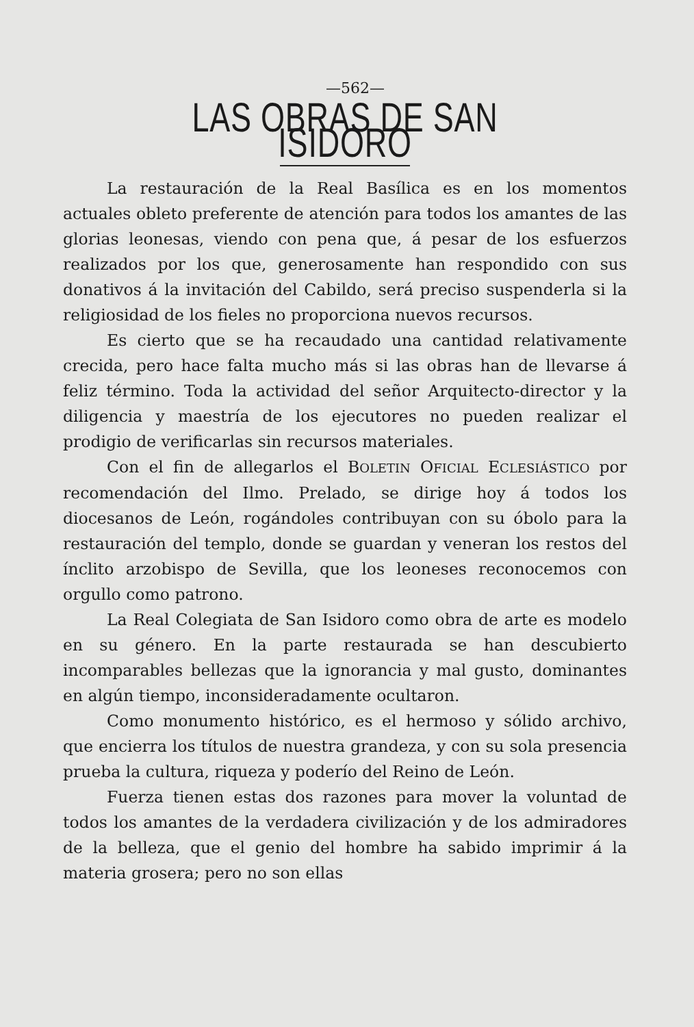—562—
LAS OBRAS DE SAN ISIDORO
La restauración de la Real Basílica es en los momentos actuales obleto preferente de atención para todos los amantes de las glorias leonesas, viendo con pena que, á pesar de los esfuerzos realizados por los que, generosamente han respondido con sus donativos á la invitación del Cabildo, será preciso suspenderla si la religiosidad de los fieles no proporciona nuevos recursos.
Es cierto que se ha recaudado una cantidad relativamente crecida, pero hace falta mucho más si las obras han de llevarse á feliz término. Toda la actividad del señor Arquitecto-director y la diligencia y maestría de los ejecutores no pueden realizar el prodigio de verificarlas sin recursos materiales.
Con el fin de allegarlos el BOLETIN OFICIAL ECLESIÁSTICO por recomendación del Ilmo. Prelado, se dirige hoy á todos los diocesanos de León, rogándoles contribuyan con su óbolo para la restauración del templo, donde se guardan y veneran los restos del ínclito arzobispo de Sevilla, que los leoneses reconocemos con orgullo como patrono.
La Real Colegiata de San Isidoro como obra de arte es modelo en su género. En la parte restaurada se han descubierto incomparables bellezas que la ignorancia y mal gusto, dominantes en algún tiempo, inconsideradamente ocultaron.
Como monumento histórico, es el hermoso y sólido archivo, que encierra los títulos de nuestra grandeza, y con su sola presencia prueba la cultura, riqueza y poderío del Reino de León.
Fuerza tienen estas dos razones para mover la voluntad de todos los amantes de la verdadera civilización y de los admiradores de la belleza, que el genio del hombre ha sabido imprimir á la materia grosera; pero no son ellas